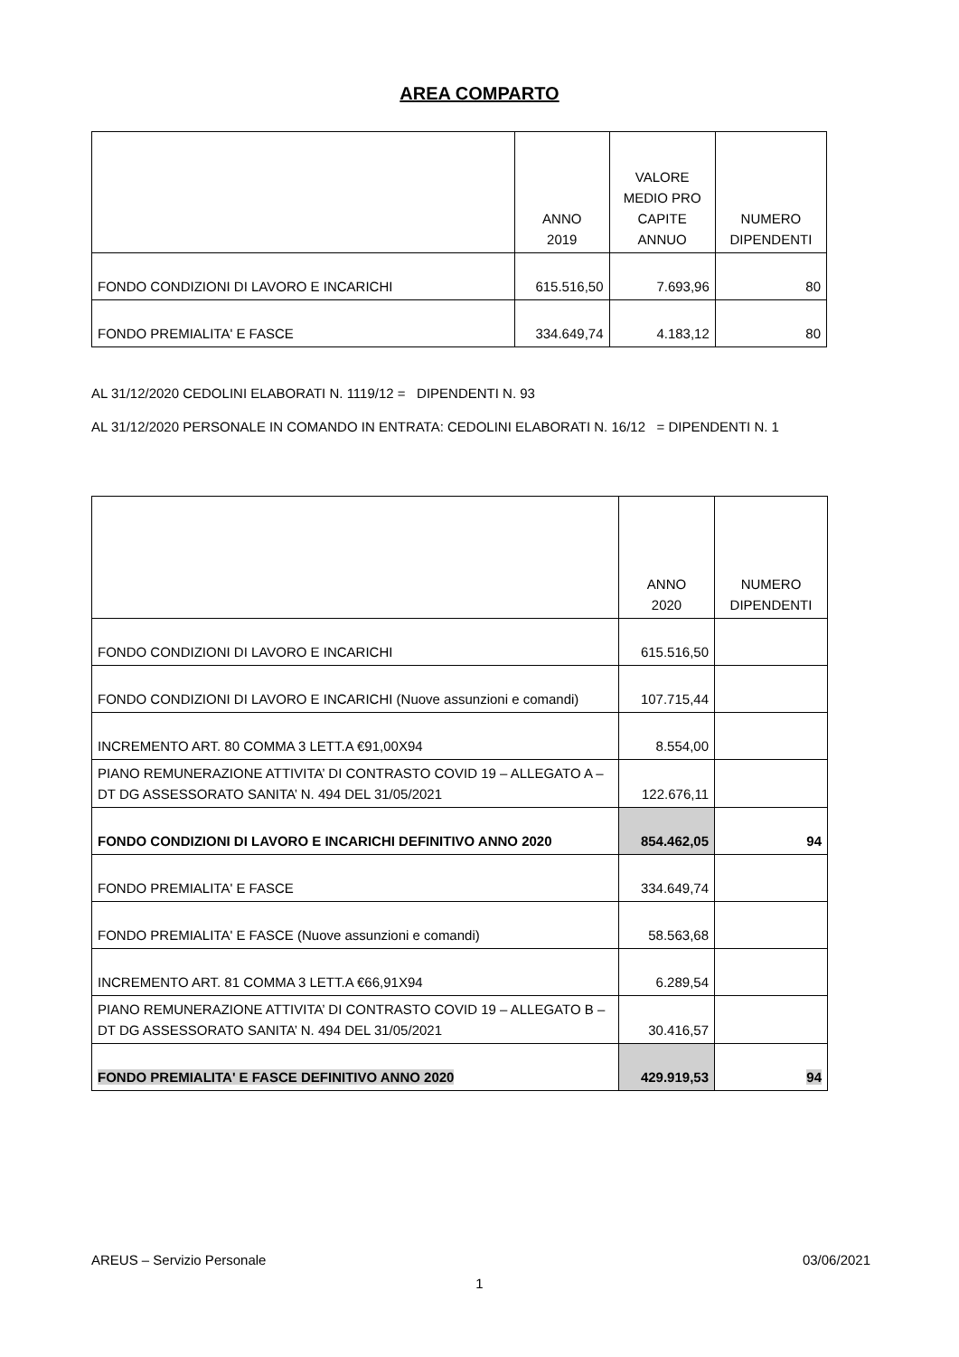AREA COMPARTO
| | ANNO 2019 | VALORE MEDIO PRO CAPITE ANNUO | NUMERO DIPENDENTI |
| --- | --- | --- | --- |
| FONDO CONDIZIONI DI LAVORO E INCARICHI | 615.516,50 | 7.693,96 | 80 |
| FONDO PREMIALITA' E FASCE | 334.649,74 | 4.183,12 | 80 |
AL 31/12/2020 CEDOLINI ELABORATI N. 1119/12 = DIPENDENTI N. 93
AL 31/12/2020 PERSONALE IN COMANDO IN ENTRATA: CEDOLINI ELABORATI N. 16/12 = DIPENDENTI N. 1
| | ANNO 2020 | NUMERO DIPENDENTI |
| --- | --- | --- |
| FONDO CONDIZIONI DI LAVORO E INCARICHI | 615.516,50 | |
| FONDO CONDIZIONI DI LAVORO E INCARICHI (Nuove assunzioni e comandi) | 107.715,44 | |
| INCREMENTO ART. 80 COMMA 3 LETT.A €91,00X94 | 8.554,00 | |
| PIANO REMUNERAZIONE ATTIVITA’ DI CONTRASTO COVID 19 – ALLEGATO A – DT DG ASSESSORATO SANITA’ N. 494 DEL 31/05/2021 | 122.676,11 | |
| FONDO CONDIZIONI DI LAVORO E INCARICHI DEFINITIVO ANNO 2020 | 854.462,05 | 94 |
| FONDO PREMIALITA' E FASCE | 334.649,74 | |
| FONDO PREMIALITA' E FASCE (Nuove assunzioni e comandi) | 58.563,68 | |
| INCREMENTO ART. 81 COMMA 3 LETT.A €66,91X94 | 6.289,54 | |
| PIANO REMUNERAZIONE ATTIVITA’ DI CONTRASTO COVID 19 – ALLEGATO B – DT DG ASSESSORATO SANITA’ N. 494 DEL 31/05/2021 | 30.416,57 | |
| FONDO PREMIALITA' E FASCE DEFINITIVO ANNO 2020 | 429.919,53 | 94 |
AREUS – Servizio Personale 03/06/2021
1